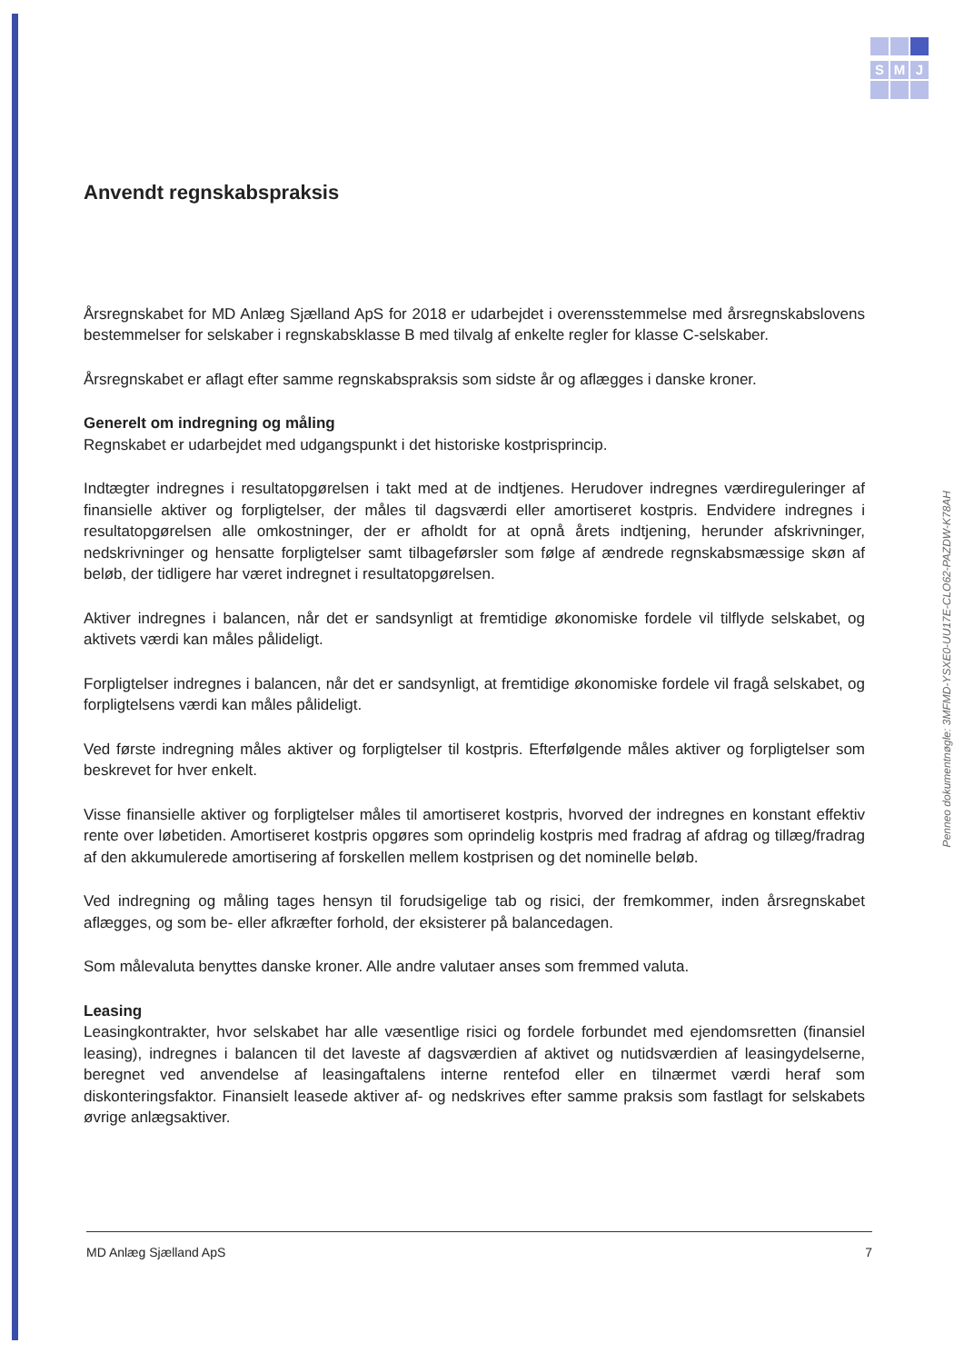S M J
Penneo dokumentnøgle: 3MFMD-YSXE0-UU17E-CLO62-PAZDW-K78AH
Anvendt regnskabspraksis
Årsregnskabet for MD Anlæg Sjælland ApS for 2018 er udarbejdet i overensstemmelse med årsregnskabslovens bestemmelser for selskaber i regnskabsklasse B med tilvalg af enkelte regler for klasse C-selskaber.
Årsregnskabet er aflagt efter samme regnskabspraksis som sidste år og aflægges i danske kroner.
Generelt om indregning og måling
Regnskabet er udarbejdet med udgangspunkt i det historiske kostprisprincip.
Indtægter indregnes i resultatopgørelsen i takt med at de indtjenes. Herudover indregnes værdireguleringer af finansielle aktiver og forpligtelser, der måles til dagsværdi eller amortiseret kostpris. Endvidere indregnes i resultatopgørelsen alle omkostninger, der er afholdt for at opnå årets indtjening, herunder afskrivninger, nedskrivninger og hensatte forpligtelser samt tilbageførsler som følge af ændrede regnskabsmæssige skøn af beløb, der tidligere har været indregnet i resultatopgørelsen.
Aktiver indregnes i balancen, når det er sandsynligt at fremtidige økonomiske fordele vil tilflyde selskabet, og aktivets værdi kan måles pålideligt.
Forpligtelser indregnes i balancen, når det er sandsynligt, at fremtidige økonomiske fordele vil fragå selskabet, og forpligtelsens værdi kan måles pålideligt.
Ved første indregning måles aktiver og forpligtelser til kostpris. Efterfølgende måles aktiver og forpligtelser som beskrevet for hver enkelt.
Visse finansielle aktiver og forpligtelser måles til amortiseret kostpris, hvorved der indregnes en konstant effektiv rente over løbetiden. Amortiseret kostpris opgøres som oprindelig kostpris med fradrag af afdrag og tillæg/fradrag af den akkumulerede amortisering af forskellen mellem kostprisen og det nominelle beløb.
Ved indregning og måling tages hensyn til forudsigelige tab og risici, der fremkommer, inden årsregnskabet aflægges, og som be- eller afkræfter forhold, der eksisterer på balancedagen.
Som målevaluta benyttes danske kroner. Alle andre valutaer anses som fremmed valuta.
Leasing
Leasingkontrakter, hvor selskabet har alle væsentlige risici og fordele forbundet med ejendomsretten (finansiel leasing), indregnes i balancen til det laveste af dagsværdien af aktivet og nutidsværdien af leasingydelserne, beregnet ved anvendelse af leasingaftalens interne rentefod eller en tilnærmet værdi heraf som diskonteringsfaktor. Finansielt leasede aktiver af- og nedskrives efter samme praksis som fastlagt for selskabets øvrige anlægsaktiver.
MD Anlæg Sjælland ApS 7